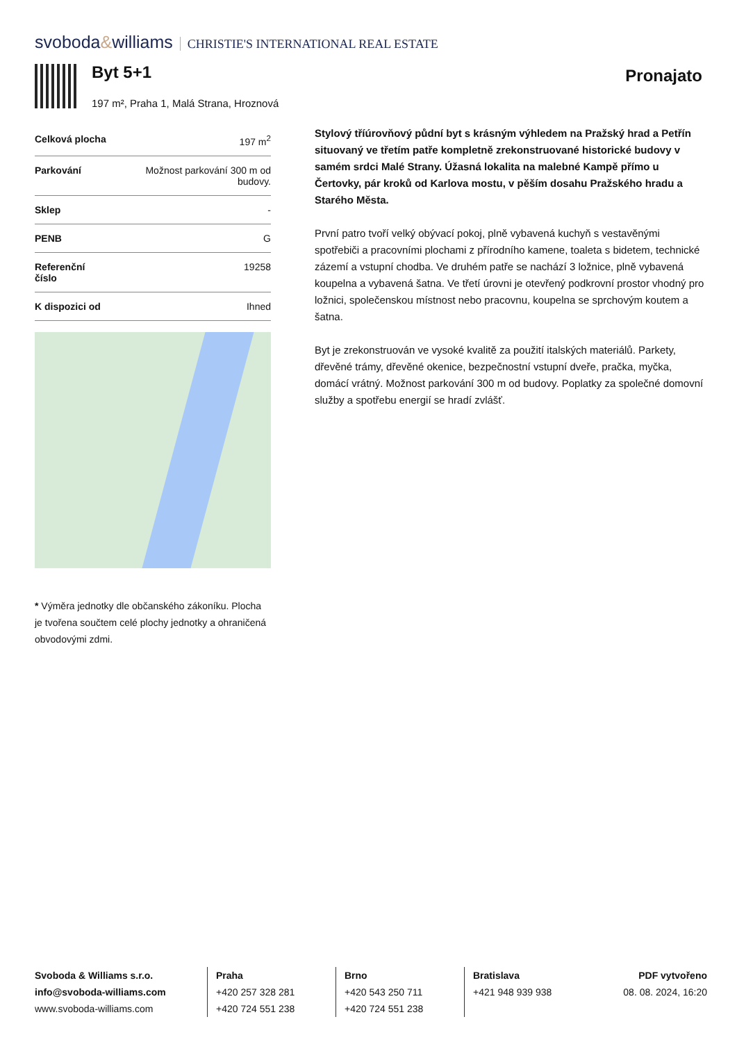svoboda&williams CHRISTIE'S INTERNATIONAL REAL ESTATE
Byt 5+1
197 m², Praha 1, Malá Strana, Hroznová
Pronajato
| Celková plocha | 197 m<sup>2</sup> |
| Parkování | Možnost parkování 300 m od budovy. |
| Sklep | - |
| PENB | G |
| Referenční číslo | 19258 |
| K dispozici od | Ihned |
* Výměra jednotky dle občanského zákoníku. Plocha je tvořena součtem celé plochy jednotky a ohraničená obvodovými zdmi.
Stylový tříúrovňový půdní byt s krásným výhledem na Pražský hrad a Petřín situovaný ve třetím patře kompletně zrekonstruované historické budovy v samém srdci Malé Strany. Úžasná lokalita na malebné Kampě přímo u Čertovky, pár kroků od Karlova mostu, v pěším dosahu Pražského hradu a Starého Města.
První patro tvoří velký obývací pokoj, plně vybavená kuchyň s vestavěnými spotřebiči a pracovními plochami z přírodního kamene, toaleta s bidetem, technické zázemí a vstupní chodba. Ve druhém patře se nachází 3 ložnice, plně vybavená koupelna a vybavená šatna. Ve třetí úrovni je otevřený podkrovní prostor vhodný pro ložnici, společenskou místnost nebo pracovnu, koupelna se sprchovým koutem a šatna.
Byt je zrekonstruován ve vysoké kvalitě za použití italských materiálů. Parkety, dřevěné trámy, dřevěné okenice, bezpečnostní vstupní dveře, pračka, myčka, domácí vrátný. Možnost parkování 300 m od budovy. Poplatky za společné domovní služby a spotřebu energií se hradí zvlášť.
Svoboda & Williams s.r.o.
info@svoboda-williams.com
www.svoboda-williams.com
Praha
+420 257 328 281
+420 724 551 238
Brno
+420 543 250 711
+420 724 551 238
Bratislava
+421 948 939 938
PDF vytvořeno
08. 08. 2024, 16:20